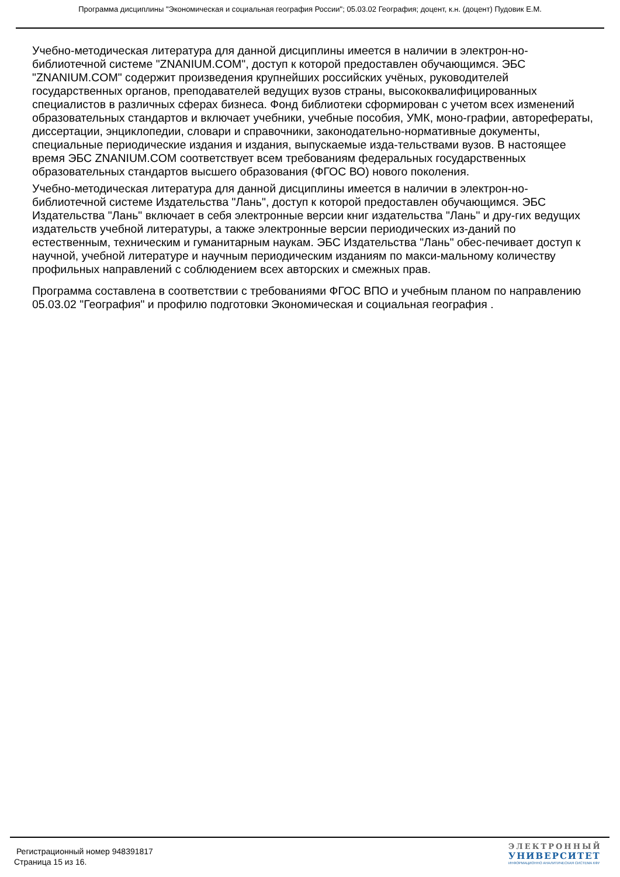Программа дисциплины "Экономическая и социальная география России"; 05.03.02 География; доцент, к.н. (доцент) Пудовик Е.М.
Учебно-методическая литература для данной дисциплины имеется в наличии в электрон-но-библиотечной системе "ZNANIUM.COM", доступ к которой предоставлен обучающимся. ЭБС "ZNANIUM.COM" содержит произведения крупнейших российских учёных, руководителей государственных органов, преподавателей ведущих вузов страны, высококвалифицированных специалистов в различных сферах бизнеса. Фонд библиотеки сформирован с учетом всех изменений образовательных стандартов и включает учебники, учебные пособия, УМК, моно-графии, авторефераты, диссертации, энциклопедии, словари и справочники, законодательно-нормативные документы, специальные периодические издания и издания, выпускаемые изда-тельствами вузов. В настоящее время ЭБС ZNANIUM.COM соответствует всем требованиям федеральных государственных образовательных стандартов высшего образования (ФГОС ВО) нового поколения.
Учебно-методическая литература для данной дисциплины имеется в наличии в электрон-но-библиотечной системе Издательства "Лань", доступ к которой предоставлен обучающимся. ЭБС Издательства "Лань" включает в себя электронные версии книг издательства "Лань" и дру-гих ведущих издательств учебной литературы, а также электронные версии периодических из-даний по естественным, техническим и гуманитарным наукам. ЭБС Издательства "Лань" обес-печивает доступ к научной, учебной литературе и научным периодическим изданиям по макси-мальному количеству профильных направлений с соблюдением всех авторских и смежных прав.
Программа составлена в соответствии с требованиями ФГОС ВПО и учебным планом по направлению 05.03.02 "География" и профилю подготовки Экономическая и социальная география .
Регистрационный номер 948391817
Страница 15 из 16.
ЭЛЕКТРОННЫЙ
УНИВЕРСИТЕТ
ИНФОРМАЦИОННО АНАЛИТИЧЕСКАЯ СИСТЕМА КФУ